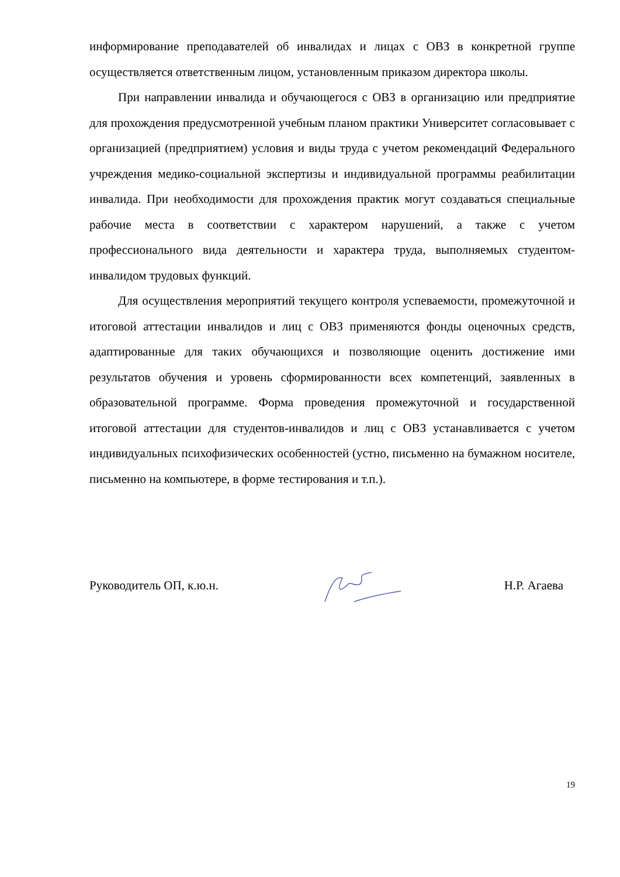информирование преподавателей об инвалидах и лицах с ОВЗ в конкретной группе осуществляется ответственным лицом, установленным приказом директора школы.
При направлении инвалида и обучающегося с ОВЗ в организацию или предприятие для прохождения предусмотренной учебным планом практики Университет согласовывает с организацией (предприятием) условия и виды труда с учетом рекомендаций Федерального учреждения медико-социальной экспертизы и индивидуальной программы реабилитации инвалида. При необходимости для прохождения практик могут создаваться специальные рабочие места в соответствии с характером нарушений, а также с учетом профессионального вида деятельности и характера труда, выполняемых студентом-инвалидом трудовых функций.
Для осуществления мероприятий текущего контроля успеваемости, промежуточной и итоговой аттестации инвалидов и лиц с ОВЗ применяются фонды оценочных средств, адаптированные для таких обучающихся и позволяющие оценить достижение ими результатов обучения и уровень сформированности всех компетенций, заявленных в образовательной программе. Форма проведения промежуточной и государственной итоговой аттестации для студентов-инвалидов и лиц с ОВЗ устанавливается с учетом индивидуальных психофизических особенностей (устно, письменно на бумажном носителе, письменно на компьютере, в форме тестирования и т.п.).
Руководитель ОП, к.ю.н. Н.Р. Агаева
19